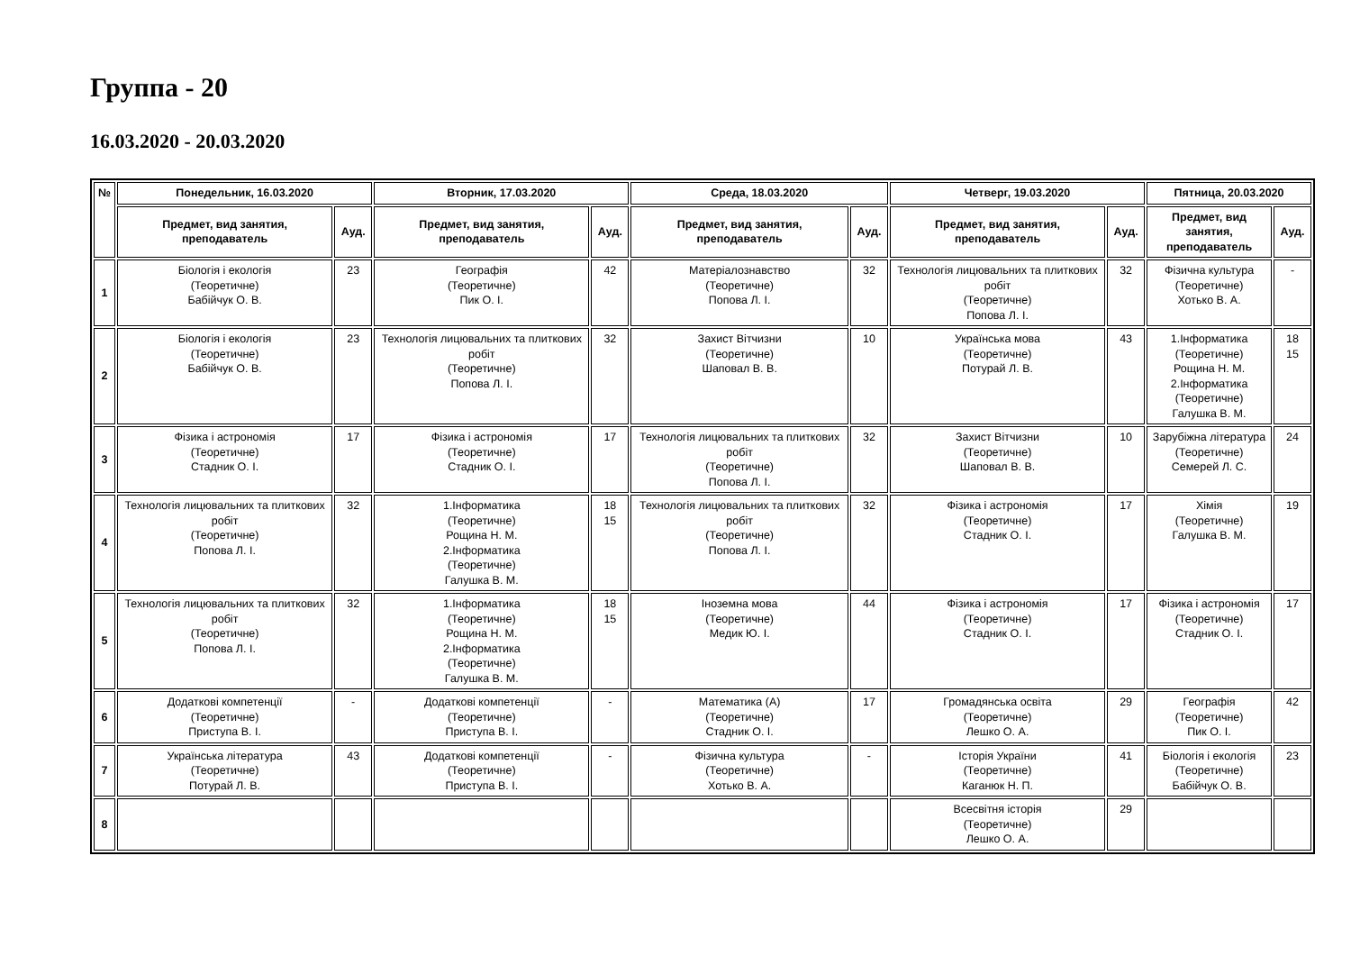Группа - 20
16.03.2020 - 20.03.2020
| № | Понедельник, 16.03.2020 | | Вторник, 17.03.2020 | | Среда, 18.03.2020 | | Четверг, 19.03.2020 | | Пятница, 20.03.2020 | |
| --- | --- | --- | --- | --- | --- | --- | --- | --- | --- | --- |
| | Предмет, вид занятия, преподаватель | Ауд. | Предмет, вид занятия, преподаватель | Ауд. | Предмет, вид занятия, преподаватель | Ауд. | Предмет, вид занятия, преподаватель | Ауд. | Предмет, вид занятия, преподаватель | Ауд. |
| 1 | Біологія і екологія (Теоретичне) Бабійчук О. В. | 23 | Географія (Теоретичне) Пик О. І. | 42 | Матеріалознавство (Теоретичне) Попова Л. І. | 32 | Технологія лицювальних та плиткових робіт (Теоретичне) Попова Л. І. | 32 | Фізична культура (Теоретичне) Хотько В. А. | - |
| 2 | Біологія і екологія (Теоретичне) Бабійчук О. В. | 23 | Технологія лицювальних та плиткових робіт (Теоретичне) Попова Л. І. | 32 | Захист Вітчизни (Теоретичне) Шаповал В. В. | 10 | Українська мова (Теоретичне) Потурай Л. В. | 43 | 1.Інформатика (Теоретичне) Рощина Н. М. 2.Інформатика (Теоретичне) Галушка В. М. | 18 15 |
| 3 | Фізика і астрономія (Теоретичне) Стадник О. І. | 17 | Фізика і астрономія (Теоретичне) Стадник О. І. | 17 | Технологія лицювальних та плиткових робіт (Теоретичне) Попова Л. І. | 32 | Захист Вітчизни (Теоретичне) Шаповал В. В. | 10 | Зарубіжна література (Теоретичне) Семерей Л. С. | 24 |
| 4 | Технологія лицювальних та плиткових робіт (Теоретичне) Попова Л. І. | 32 | 1.Інформатика (Теоретичне) Рощина Н. М. 2.Інформатика (Теоретичне) Галушка В. М. | 18 15 | Технологія лицювальних та плиткових робіт (Теоретичне) Попова Л. І. | 32 | Фізика і астрономія (Теоретичне) Стадник О. І. | 17 | Хімія (Теоретичне) Галушка В. М. | 19 |
| 5 | Технологія лицювальних та плиткових робіт (Теоретичне) Попова Л. І. | 32 | 1.Інформатика (Теоретичне) Рощина Н. М. 2.Інформатика (Теоретичне) Галушка В. М. | 18 15 | Іноземна мова (Теоретичне) Медик Ю. І. | 44 | Фізика і астрономія (Теоретичне) Стадник О. І. | 17 | Фізика і астрономія (Теоретичне) Стадник О. І. | 17 |
| 6 | Додаткові компетенції (Теоретичне) Приступа В. І. | - | Додаткові компетенції (Теоретичне) Приступа В. І. | - | Математика (А) (Теоретичне) Стадник О. І. | 17 | Громадянська освіта (Теоретичне) Лешко О. А. | 29 | Географія (Теоретичне) Пик О. І. | 42 |
| 7 | Українська література (Теоретичне) Потурай Л. В. | 43 | Додаткові компетенції (Теоретичне) Приступа В. І. | - | Фізична культура (Теоретичне) Хотько В. А. | - | Історія України (Теоретичне) Каганюк Н. П. | 41 | Біологія і екологія (Теоретичне) Бабійчук О. В. | 23 |
| 8 | | | | | | | Всесвітня історія (Теоретичне) Лешко О. А. | 29 | | |